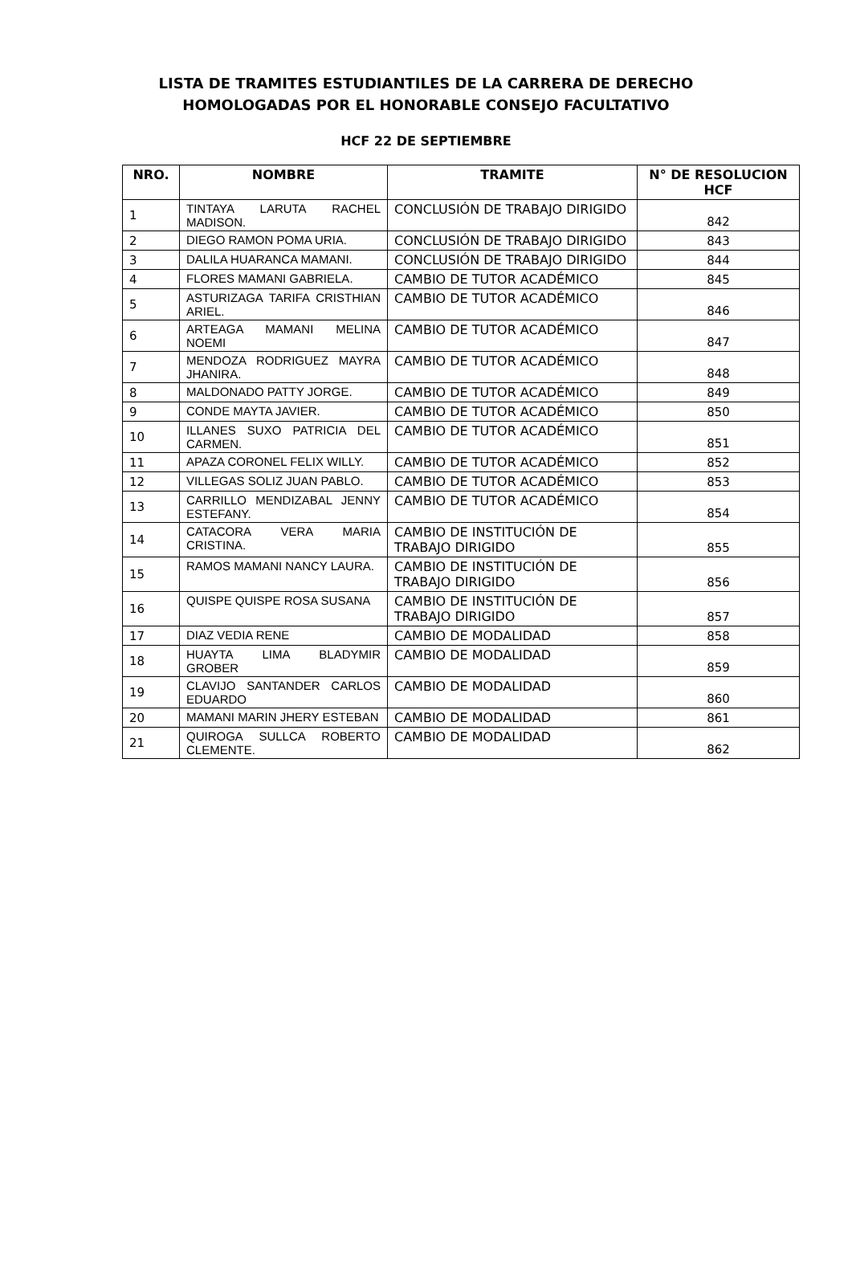LISTA DE TRAMITES ESTUDIANTILES DE LA CARRERA DE DERECHO
HOMOLOGADAS POR EL HONORABLE CONSEJO FACULTATIVO
HCF 22 DE SEPTIEMBRE
| NRO. | NOMBRE | TRAMITE | N° DE RESOLUCION HCF |
| --- | --- | --- | --- |
| 1 | TINTAYA LARUTA RACHEL MADISON. | CONCLUSIÓN DE TRABAJO DIRIGIDO | 842 |
| 2 | DIEGO RAMON POMA URIA. | CONCLUSIÓN DE TRABAJO DIRIGIDO | 843 |
| 3 | DALILA HUARANCA MAMANI. | CONCLUSIÓN DE TRABAJO DIRIGIDO | 844 |
| 4 | FLORES MAMANI GABRIELA. | CAMBIO DE TUTOR ACADÉMICO | 845 |
| 5 | ASTURIZAGA TARIFA CRISTHIAN ARIEL. | CAMBIO DE TUTOR ACADÉMICO | 846 |
| 6 | ARTEAGA MAMANI MELINA NOEMI | CAMBIO DE TUTOR ACADÉMICO | 847 |
| 7 | MENDOZA RODRIGUEZ MAYRA JHANIRA. | CAMBIO DE TUTOR ACADÉMICO | 848 |
| 8 | MALDONADO PATTY JORGE. | CAMBIO DE TUTOR ACADÉMICO | 849 |
| 9 | CONDE MAYTA JAVIER. | CAMBIO DE TUTOR ACADÉMICO | 850 |
| 10 | ILLANES SUXO PATRICIA DEL CARMEN. | CAMBIO DE TUTOR ACADÉMICO | 851 |
| 11 | APAZA CORONEL FELIX WILLY. | CAMBIO DE TUTOR ACADÉMICO | 852 |
| 12 | VILLEGAS SOLIZ JUAN PABLO. | CAMBIO DE TUTOR ACADÉMICO | 853 |
| 13 | CARRILLO MENDIZABAL JENNY ESTEFANY. | CAMBIO DE TUTOR ACADÉMICO | 854 |
| 14 | CATACORA VERA MARIA CRISTINA. | CAMBIO DE INSTITUCIÓN DE TRABAJO DIRIGIDO | 855 |
| 15 | RAMOS MAMANI NANCY LAURA. | CAMBIO DE INSTITUCIÓN DE TRABAJO DIRIGIDO | 856 |
| 16 | QUISPE QUISPE ROSA SUSANA | CAMBIO DE INSTITUCIÓN DE TRABAJO DIRIGIDO | 857 |
| 17 | DIAZ VEDIA RENE | CAMBIO DE MODALIDAD | 858 |
| 18 | HUAYTA LIMA BLADYMIR GROBER | CAMBIO DE MODALIDAD | 859 |
| 19 | CLAVIJO SANTANDER CARLOS EDUARDO | CAMBIO DE MODALIDAD | 860 |
| 20 | MAMANI MARIN JHERY ESTEBAN | CAMBIO DE MODALIDAD | 861 |
| 21 | QUIROGA SULLCA ROBERTO CLEMENTE. | CAMBIO DE MODALIDAD | 862 |